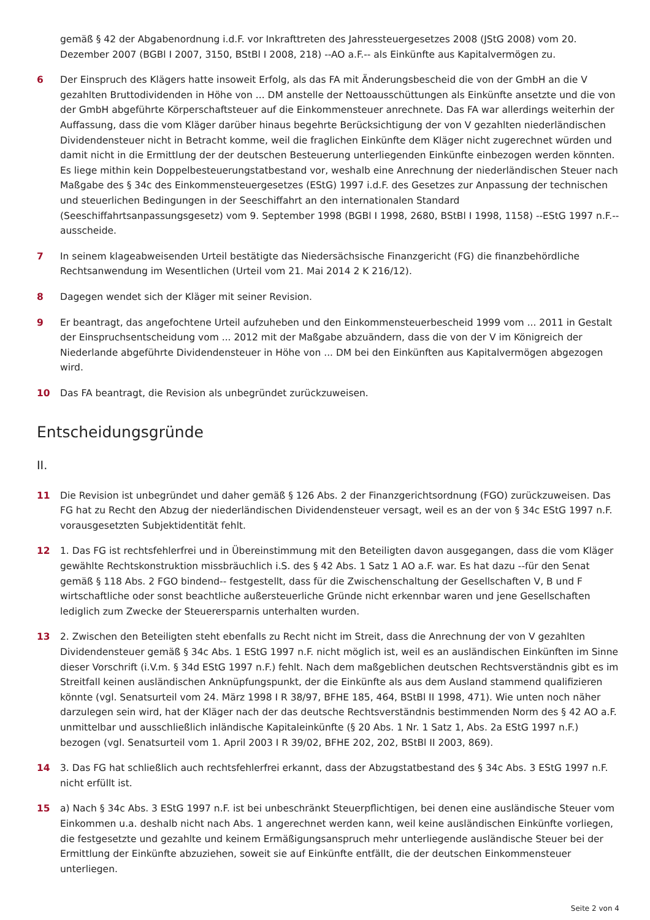gemäß § 42 der Abgabenordnung i.d.F. vor Inkrafttreten des Jahressteuergesetzes 2008 (JStG 2008) vom 20. Dezember 2007 (BGBl I 2007, 3150, BStBl I 2008, 218) --AO a.F.-- als Einkünfte aus Kapitalvermögen zu.
6 Der Einspruch des Klägers hatte insoweit Erfolg, als das FA mit Änderungsbescheid die von der GmbH an die V gezahlten Bruttodividenden in Höhe von ... DM anstelle der Nettoausschüttungen als Einkünfte ansetzte und die von der GmbH abgeführte Körperschaftsteuer auf die Einkommensteuer anrechnete. Das FA war allerdings weiterhin der Auffassung, dass die vom Kläger darüber hinaus begehrte Berücksichtigung der von V gezahlten niederländischen Dividendensteuer nicht in Betracht komme, weil die fraglichen Einkünfte dem Kläger nicht zugerechnet würden und damit nicht in die Ermittlung der der deutschen Besteuerung unterliegenden Einkünfte einbezogen werden könnten. Es liege mithin kein Doppelbesteuerungstatbestand vor, weshalb eine Anrechnung der niederländischen Steuer nach Maßgabe des § 34c des Einkommensteuergesetzes (EStG) 1997 i.d.F. des Gesetzes zur Anpassung der technischen und steuerlichen Bedingungen in der Seeschiffahrt an den internationalen Standard (Seeschiffahrtsanpassungsgesetz) vom 9. September 1998 (BGBl I 1998, 2680, BStBl I 1998, 1158) --EStG 1997 n.F.-- ausscheide.
7 In seinem klageabweisenden Urteil bestätigte das Niedersächsische Finanzgericht (FG) die finanzbehördliche Rechtsanwendung im Wesentlichen (Urteil vom 21. Mai 2014 2 K 216/12).
8 Dagegen wendet sich der Kläger mit seiner Revision.
9 Er beantragt, das angefochtene Urteil aufzuheben und den Einkommensteuerbescheid 1999 vom ... 2011 in Gestalt der Einspruchsentscheidung vom ... 2012 mit der Maßgabe abzuändern, dass die von der V im Königreich der Niederlande abgeführte Dividendensteuer in Höhe von ... DM bei den Einkünften aus Kapitalvermögen abgezogen wird.
10 Das FA beantragt, die Revision als unbegründet zurückzuweisen.
Entscheidungsgründe
II.
11 Die Revision ist unbegründet und daher gemäß § 126 Abs. 2 der Finanzgerichtsordnung (FGO) zurückzuweisen. Das FG hat zu Recht den Abzug der niederländischen Dividendensteuer versagt, weil es an der von § 34c EStG 1997 n.F. vorausgesetzten Subjektidentität fehlt.
12 1. Das FG ist rechtsfehlerfrei und in Übereinstimmung mit den Beteiligten davon ausgegangen, dass die vom Kläger gewählte Rechtskonstruktion missbräuchlich i.S. des § 42 Abs. 1 Satz 1 AO a.F. war. Es hat dazu --für den Senat gemäß § 118 Abs. 2 FGO bindend-- festgestellt, dass für die Zwischenschaltung der Gesellschaften V, B und F wirtschaftliche oder sonst beachtliche außersteuerliche Gründe nicht erkennbar waren und jene Gesellschaften lediglich zum Zwecke der Steuerersparnis unterhalten wurden.
13 2. Zwischen den Beteiligten steht ebenfalls zu Recht nicht im Streit, dass die Anrechnung der von V gezahlten Dividendensteuer gemäß § 34c Abs. 1 EStG 1997 n.F. nicht möglich ist, weil es an ausländischen Einkünften im Sinne dieser Vorschrift (i.V.m. § 34d EStG 1997 n.F.) fehlt. Nach dem maßgeblichen deutschen Rechtsverständnis gibt es im Streitfall keinen ausländischen Anknüpfungspunkt, der die Einkünfte als aus dem Ausland stammend qualifizieren könnte (vgl. Senatsurteil vom 24. März 1998 I R 38/97, BFHE 185, 464, BStBl II 1998, 471). Wie unten noch näher darzulegen sein wird, hat der Kläger nach der das deutsche Rechtsverständnis bestimmenden Norm des § 42 AO a.F. unmittelbar und ausschließlich inländische Kapitaleinkünfte (§ 20 Abs. 1 Nr. 1 Satz 1, Abs. 2a EStG 1997 n.F.) bezogen (vgl. Senatsurteil vom 1. April 2003 I R 39/02, BFHE 202, 202, BStBl II 2003, 869).
14 3. Das FG hat schließlich auch rechtsfehlerfrei erkannt, dass der Abzugstatbestand des § 34c Abs. 3 EStG 1997 n.F. nicht erfüllt ist.
15 a) Nach § 34c Abs. 3 EStG 1997 n.F. ist bei unbeschränkt Steuerpflichtigen, bei denen eine ausländische Steuer vom Einkommen u.a. deshalb nicht nach Abs. 1 angerechnet werden kann, weil keine ausländischen Einkünfte vorliegen, die festgesetzte und gezahlte und keinem Ermäßigungsanspruch mehr unterliegende ausländische Steuer bei der Ermittlung der Einkünfte abzuziehen, soweit sie auf Einkünfte entfällt, die der deutschen Einkommensteuer unterliegen.
Seite 2 von 4